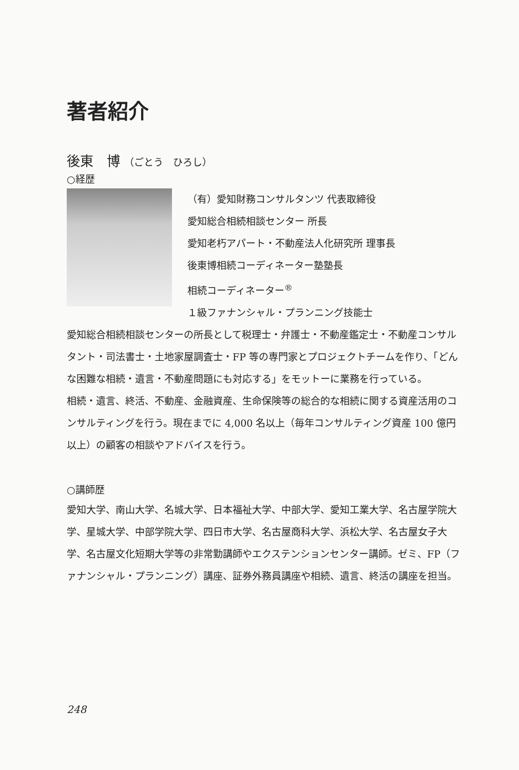著者紹介
後東　博 （ごとう　ひろし）
○経歴
（有）愛知財務コンサルタンツ 代表取締役
愛知総合相続相談センター 所長
愛知老朽アパート・不動産法人化研究所 理事長
後東博相続コーディネーター塾塾長
相続コーディネーター<sup>®</sup>
１級ファナンシャル・プランニング技能士
愛知総合相続相談センターの所長として税理士・弁護士・不動産鑑定士・不動産コンサルタント・司法書士・土地家屋調査士・FP 等の専門家とプロジェクトチームを作り、「どんな困難な相続・遺言・不動産問題にも対応する」をモットーに業務を行っている。
相続・遺言、終活、不動産、金融資産、生命保険等の総合的な相続に関する資産活用のコンサルティングを行う。現在までに 4,000 名以上（毎年コンサルティング資産 100 億円以上）の顧客の相談やアドバイスを行う。
○講師歴
愛知大学、南山大学、名城大学、日本福祉大学、中部大学、愛知工業大学、名古屋学院大学、星城大学、中部学院大学、四日市大学、名古屋商科大学、浜松大学、名古屋女子大学、名古屋文化短期大学等の非常勤講師やエクステンションセンター講師。ゼミ、FP（ファナンシャル・プランニング）講座、証券外務員講座や相続、遺言、終活の講座を担当。
248